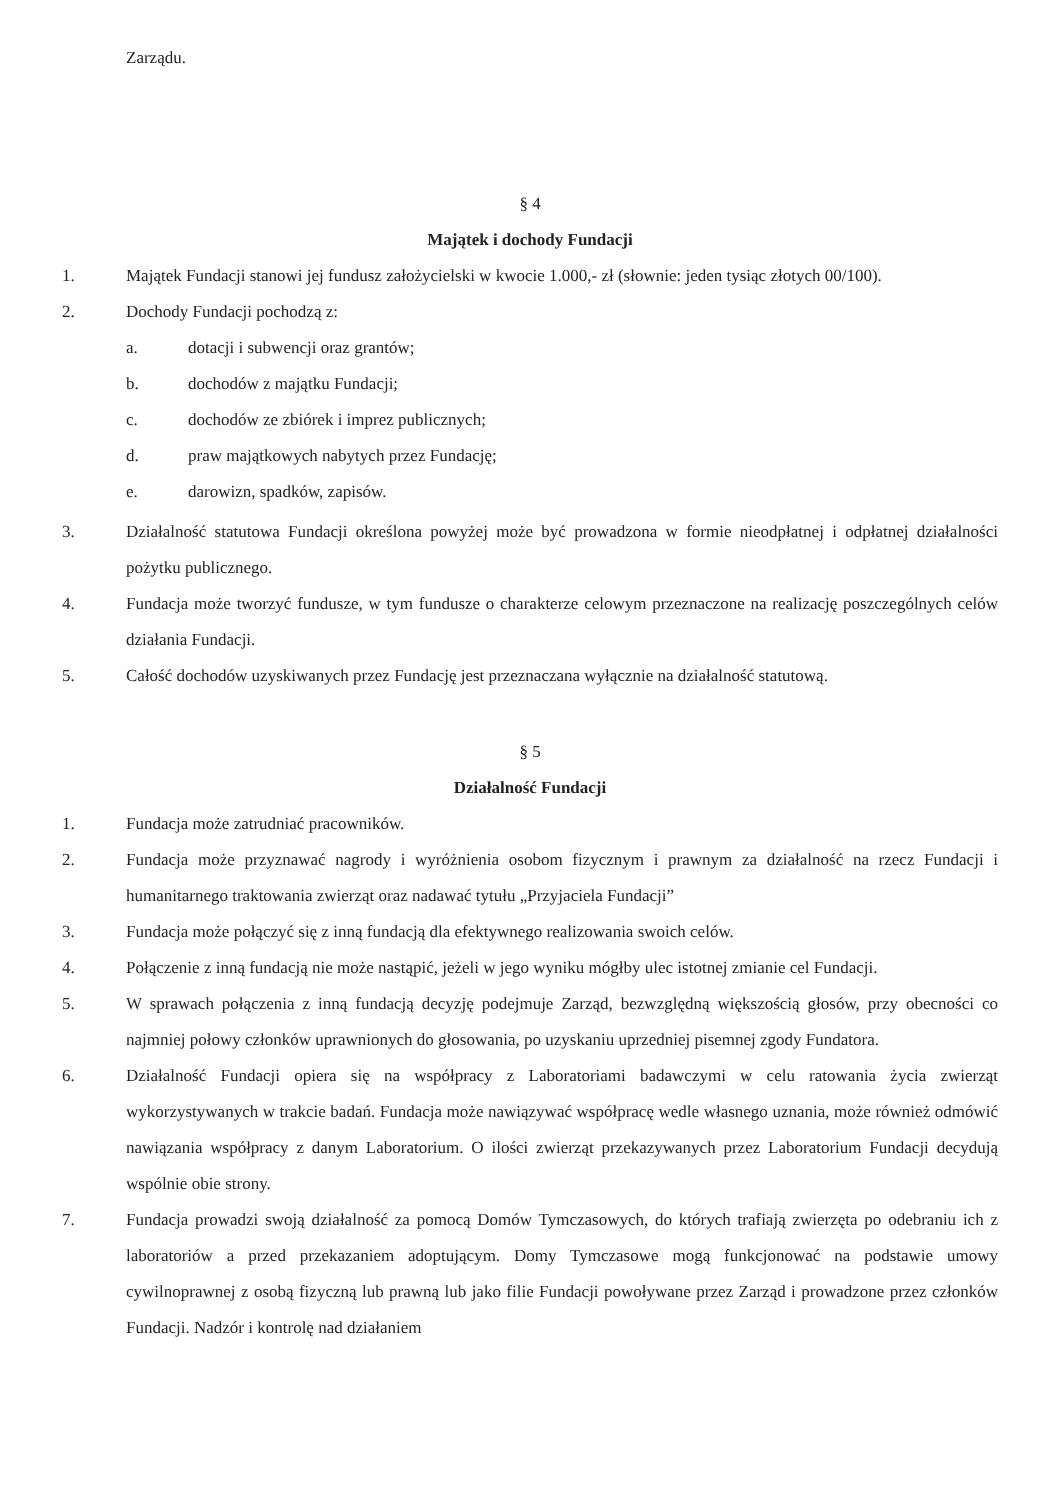Zarządu.
§ 4
Majątek i dochody Fundacji
1. Majątek Fundacji stanowi jej fundusz założycielski w kwocie 1.000,- zł (słownie: jeden tysiąc złotych 00/100).
2. Dochody Fundacji pochodzą z:
a. dotacji i subwencji oraz grantów;
b. dochodów z majątku Fundacji;
c. dochodów ze zbiórek i imprez publicznych;
d. praw majątkowych nabytych przez Fundację;
e. darowizn, spadków, zapisów.
3. Działalność statutowa Fundacji określona powyżej może być prowadzona w formie nieodpłatnej i odpłatnej działalności pożytku publicznego.
4. Fundacja może tworzyć fundusze, w tym fundusze o charakterze celowym przeznaczone na realizację poszczególnych celów działania Fundacji.
5. Całość dochodów uzyskiwanych przez Fundację jest przeznaczana wyłącznie na działalność statutową.
§ 5
Działalność Fundacji
1. Fundacja może zatrudniać pracowników.
2. Fundacja może przyznawać nagrody i wyróżnienia osobom fizycznym i prawnym za działalność na rzecz Fundacji i humanitarnego traktowania zwierząt oraz nadawać tytułu „Przyjaciela Fundacji”
3. Fundacja może połączyć się z inną fundacją dla efektywnego realizowania swoich celów.
4. Połączenie z inną fundacją nie może nastąpić, jeżeli w jego wyniku mógłby ulec istotnej zmianie cel Fundacji.
5. W sprawach połączenia z inną fundacją decyzję podejmuje Zarząd, bezwzględną większością głosów, przy obecności co najmniej połowy członków uprawnionych do głosowania, po uzyskaniu uprzedniej pisemnej zgody Fundatora.
6. Działalność Fundacji opiera się na współpracy z Laboratoriami badawczymi w celu ratowania życia zwierząt wykorzystywanych w trakcie badań. Fundacja może nawiązywać współpracę wedle własnego uznania, może również odmówić nawiązania współpracy z danym Laboratorium. O ilości zwierząt przekazywanych przez Laboratorium Fundacji decydują wspólnie obie strony.
7. Fundacja prowadzi swoją działalność za pomocą Domów Tymczasowych, do których trafiają zwierzęta po odebraniu ich z laboratoriów a przed przekazaniem adoptującym. Domy Tymczasowe mogą funkcjonować na podstawie umowy cywilnoprawnej z osobą fizyczną lub prawną lub jako filie Fundacji powoływane przez Zarząd i prowadzone przez członków Fundacji. Nadzór i kontrolę nad działaniem